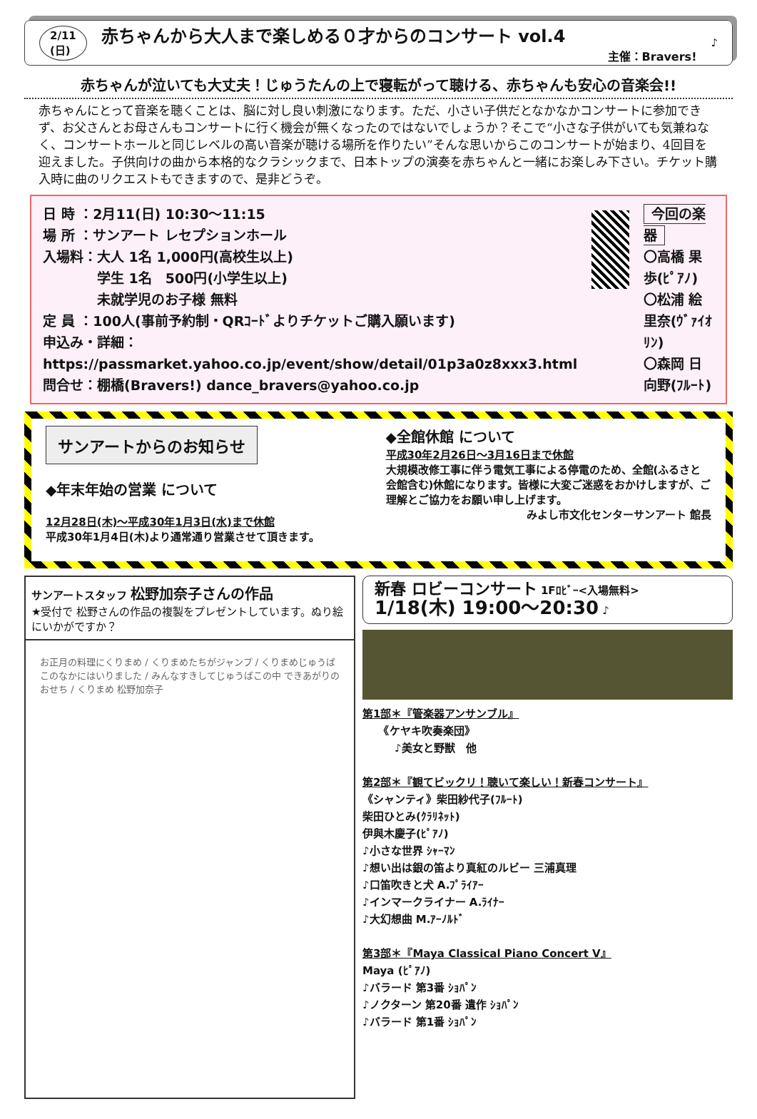2/11
(日) 赤ちゃんから大人まで楽しめる０才からのコンサート vol.4
主催：Bravers! ♪
赤ちゃんが泣いても大丈夫！じゅうたんの上で寝転がって聴ける、赤ちゃんも安心の音楽会!!
赤ちゃんにとって音楽を聴くことは、脳に対し良い刺激になります。ただ、小さい子供だとなかなかコンサートに参加できず、お父さんとお母さんもコンサートに行く機会が無くなったのではないでしょうか？そこで“小さな子供がいても気兼ねなく、コンサートホールと同じレベルの高い音楽が聴ける場所を作りたい”そんな思いからこのコンサートが始まり、4回目を迎えました。子供向けの曲から本格的なクラシックまで、日本トップの演奏を赤ちゃんと一緒にお楽しみ下さい。チケット購入時に曲のリクエストもできますので、是非どうぞ。
日 時 ：2月11(日) 10:30～11:15
場 所 ：サンアート レセプションホール
入場料：大人 1名 1,000円(高校生以上)
　　　　学生 1名　500円(小学生以上)
　　　　未就学児のお子様 無料
定 員 ：100人(事前予約制・QRｺｰﾄﾞよりチケットご購入願います)
申込み・詳細：https://passmarket.yahoo.co.jp/event/show/detail/01p3a0z8xxx3.html
問合せ：棚橋(Bravers!) dance_bravers@yahoo.co.jp
今回の楽器
〇高橋 果歩(ﾋﾟｱﾉ)
〇松浦 絵里奈(ｳﾞｧｲｵﾘﾝ)
〇森岡 日向野(ﾌﾙｰﾄ)
サンアートからのお知らせ
◆年末年始の営業 について
12月28日(木)～平成30年1月3日(水)まで休館
平成30年1月4日(木)より通常通り営業させて頂きます。
◆全館休館 について
平成30年2月26日～3月16日まで休館
大規模改修工事に伴う電気工事による停電のため、全館(ふるさと会館含む)休館になります。皆様に大変ご迷惑をおかけしますが、ご理解とご協力をお願い申し上げます。
みよし市文化センターサンアート 館長
サンアートスタッフ 松野加奈子さんの作品
★受付で 松野さんの作品の複製をプレゼントしています。ぬり絵にいかがですか？
お正月の料理にくりまめ / くりまめたちがジャンプ / くりまめじゅうばこのなかにはいりました / みんなすきしてじゅうばこの中 できあがりのおせち / くりまめ 松野加奈子
新春 ロビーコンサート 1Fﾛﾋﾞｰ<入場無料>
1/18(木) 19:00～20:30 ♪
第1部＊『管楽器アンサンブル』
　　《ケヤキ吹奏楽団》
　　　♪美女と野獣　他
第2部＊『観てビックリ！聴いて楽しい！新春コンサート』
《シャンティ》柴田紗代子(ﾌﾙｰﾄ)
柴田ひとみ(ｸﾗﾘﾈｯﾄ)
伊與木慶子(ﾋﾟｱﾉ)
♪小さな世界 ｼｬｰﾏﾝ
♪想い出は銀の笛より真紅のルビー 三浦真理
♪口笛吹きと犬 A.ﾌﾟﾗｲｱｰ
♪インマークライナー A.ﾗｲﾅｰ
♪大幻想曲 M.ｱｰﾉﾙﾄﾞ
第3部＊『Maya Classical Piano Concert Ⅴ』
Maya (ﾋﾟｱﾉ)
♪バラード 第3番 ｼｮﾊﾟﾝ
♪ノクターン 第20番 遺作 ｼｮﾊﾟﾝ
♪バラード 第1番 ｼｮﾊﾟﾝ